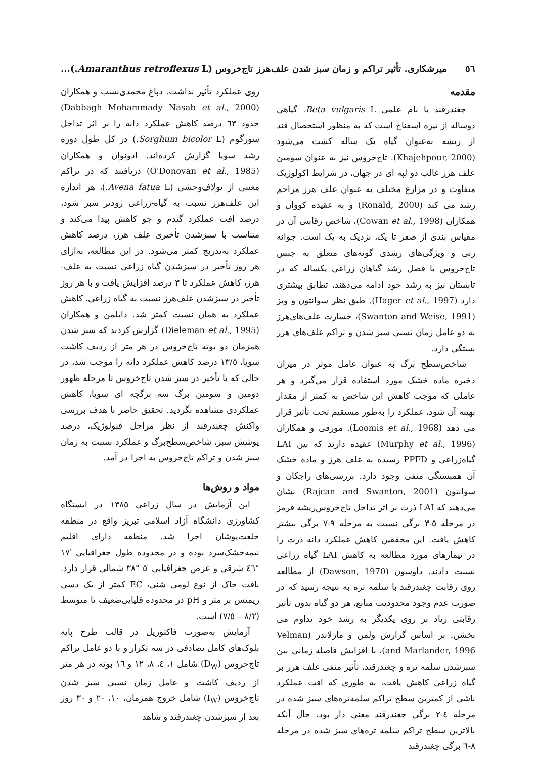٥٦ میرشکاری. تأثیر تراکم و زمان سبز شدن علف‌هرز تاج‌خروس (Amaranthus retroflexus L.)...
مقدمه
چغندرقند با نام علمی Beta vulgaris L. گیاهی دوساله از تیره اسفناج است که به منظور استحصال قند از ریشه به‌عنوان گیاه یک ساله کشت می‌شود (Khajehpour, 2000). تاج‌خروس نیز به عنوان سومین علف هرز غالب دو لپه ای در جهان، در شرایط اکولوژیک متفاوت و در مزارع مختلف به عنوان علف هرز مزاحم رشد می کند (Ronald, 2000) و به عقیده کووان و همکاران (Cowan et al., 1998)، شاخص رقابتی آن در مقیاس بندی از صفر تا یک، نزدیک به یک است. جوانه زنی و ویژگی‌های رشدی گونه‌های متعلق به جنس تاج‌خروس با فصل رشد گیاهان زراعی یکساله که در تابستان نیز به رشد خود ادامه می‌دهند، تطابق بیشتری دارد (Hager et al., 1997). طبق نظر سوانتون و ویز (Swanton and Weise, 1991)، خسارت علف‌های‌هرز به دو عامل زمان نسبی سبز شدن و تراکم علف‌های هرز بستگی دارد.
شاخص‌سطح برگ به عنوان عامل موثر در میزان ذخیره ماده خشک مورد استفاده قرار می‌گیرد و هر عاملی که موجب کاهش این شاخص به کمتر از مقدار بهینه آن شود، عملکرد را به‌طور مستقیم تحت تأثیر قرار می دهد (Loomis et al., 1968). مورفی و همکاران (Murphy et al., 1996) عقیده دارند که بین LAI گیاه‌زراعی و PPFD رسیده به علف هرز و ماده خشک آن همبستگی منفی وجود دارد. بررسی‌های راجکان و سوانتون (Rajcan and Swanton, 2001) نشان می‌دهند که LAI ذرت بر اثر تداخل تاج‌خروس‌ریشه قرمز در مرحله ٥-٣ برگی نسبت به مرحله ٩-٧ برگی بیشتر کاهش یافت. این محققین کاهش عملکرد دانه ذرت را در تیمارهای مورد مطالعه به کاهش LAI گیاه زراعی نسبت دادند. داوسون (Dawson, 1970) از مطالعه روی رقابت چغندرقند با سلمه تره به نتیجه رسید که در صورت عدم وجود محدودیت منابع، هر دو گیاه بدون تأثیر رقابتی زیاد بر روی یکدیگر به رشد خود تداوم می بخشن. بر اساس گزارش ولمن و مارلاندر (Velman and Marlander, 1996)، با افزایش فاصله زمانی بین سبزشدن سلمه تره و چغندرقند، تأثیر منفی علف هرز بر گیاه زراعی کاهش یافت، به طوری که افت عملکرد ناشی از کمترین سطح تراکم سلمه‌تره‌های سبز شده در مرحله ٤-٢ برگی چغندرقند معنی دار بود، حال آنکه بالاترین سطح تراکم سلمه تره‌های سبز شده در مرحله ٨-٦ برگی چغندرقند
روی عملکرد تأثیر نداشت. دباغ محمدی‌نسب و همکاران (Dabbagh Mohammady Nasab et al., 2000) حدود ٦٣ درصد کاهش عملکرد دانه را بر اثر تداخل سورگوم (Sorghum bicolor L.) در کل طول دوره رشد سویا گزارش کرده‌اند. ادونوان و همکاران (O'Donovan et al., 1985) دریافتند که در تراکم معینی از یولاف‌وحشی (Avena fatua L.)، هر اندازه این علف‌هرز نسبت به گیاه-زراعی زودتر سبز شود، درصد افت عملکرد گندم و جو کاهش پیدا می‌کند و متناسب با سبزشدن تأخیری علف هرز، درصد کاهش عملکرد به‌تدریج کمتر می‌شود. در این مطالعه، به‌ازای هر روز تأخیر در سبزشدن گیاه زراعی نسبت به علف-هرز، کاهش عملکرد تا ٣ درصد افزایش یافت و با هر روز تأخیر در سبزشدن علف‌هرز نسبت به گیاه زراعی، کاهش عملکرد به همان نسبت کمتر شد. دایلمن و همکاران (Dieleman et al., 1995) گزارش کردند که سبز شدن همزمان دو بوته تاج‌خروس در هر متر از ردیف کاشت سویا، ١٣/٥ درصد کاهش عملکرد دانه را موجب شد، در حالی که با تأخیر در سبز شدن تاج‌خروس تا مرحله ظهور دومین و سومین برگ سه برگچه ای سویا، کاهش عملکردی مشاهده نگردید. تحقیق حاضر با هدف بررسی واکنش چغندرقند از نظر مراحل فنولوژیک، درصد پوشش سبز، شاخص‌سطح‌برگ و عملکرد نسبت به زمان سبز شدن و تراکم تاج‌خروس به اجرا در آمد.
مواد و روش‌ها
این آزمایش در سال زراعی ١٣٨٥ در ایستگاه کشاورزی دانشگاه آزاد اسلامی تبریز واقع در منطقه خلعت‌پوشان اجرا شد. منطقه دارای اقلیم نیمه‌خشک‌سرد بوده و در محدوده طول جغرافیایی ′١٧ °٤٦ شرقی و عرض جغرافیایی ′٥ °٣٨ شمالی قرار دارد. بافت خاک از نوع لومی شنی، EC کمتر از یک دسی زیمنس بر متر و pH در محدوده قلیایی‌ضعیف تا متوسط (٨/٢ – ٧/٥) است.
آزمایش به‌صورت فاکتوریل در قالب طرح پایه بلوک‌های کامل تصادفی در سه تکرار و با دو عامل تراکم تاج‌خروس (D<sub>W</sub>) شامل ١، ٤، ٨، ١٢ و ١٦ بوته در هر متر از ردیف کاشت و عامل زمان نسبی سبز شدن تاج‌خروس (I<sub>W</sub>) شامل خروج همزمان، ١٠، ٢٠ و ٣٠ روز بعد از سبزشدن چغندرقند و شاهد